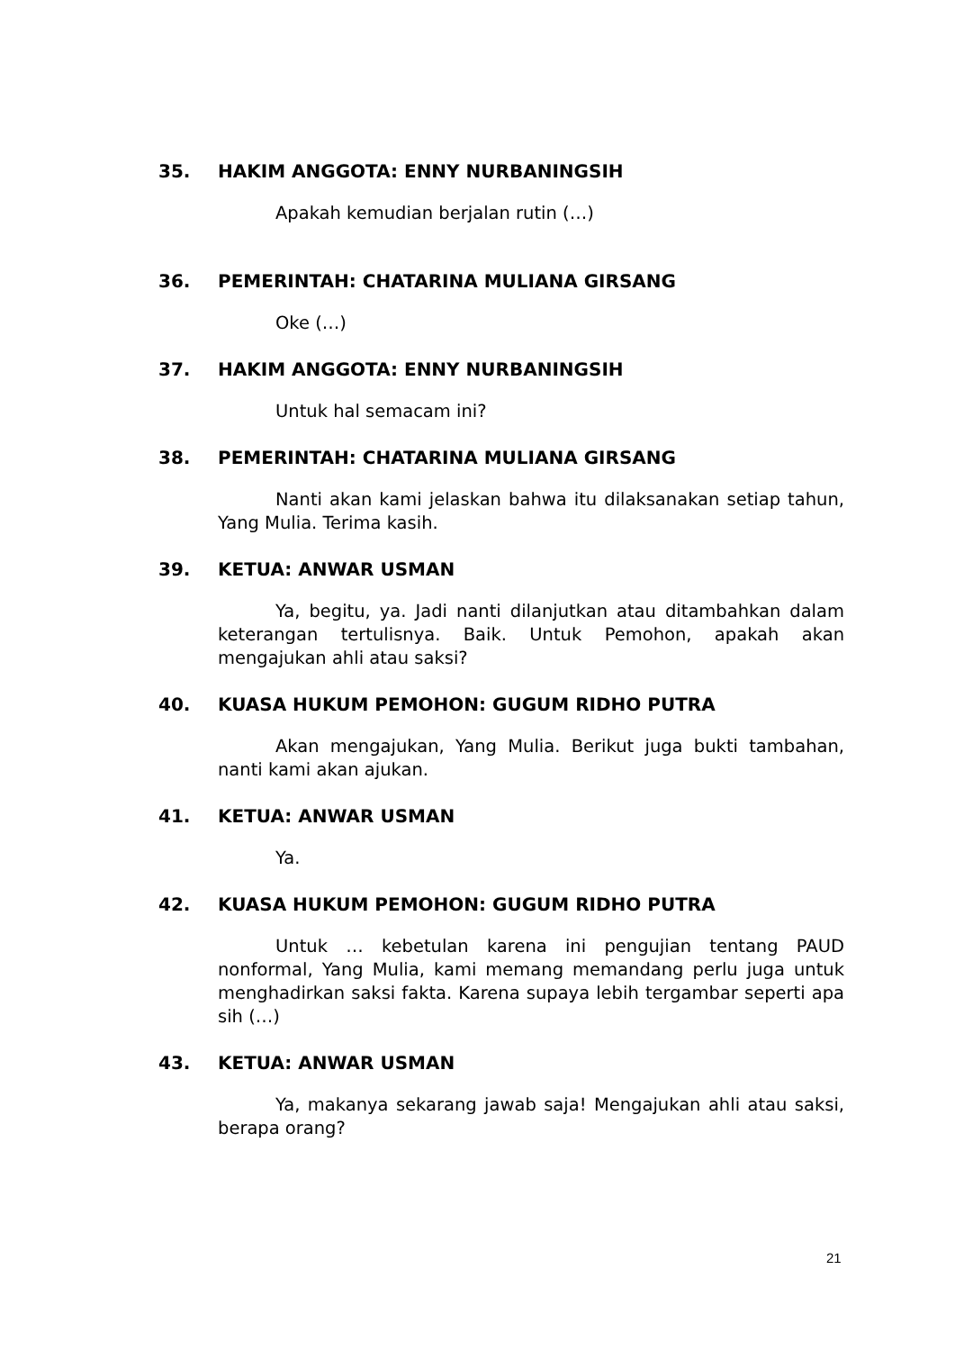35. HAKIM ANGGOTA: ENNY NURBANINGSIH
Apakah kemudian berjalan rutin (…)
36. PEMERINTAH: CHATARINA MULIANA GIRSANG
Oke (…)
37. HAKIM ANGGOTA: ENNY NURBANINGSIH
Untuk hal semacam ini?
38. PEMERINTAH: CHATARINA MULIANA GIRSANG
Nanti akan kami jelaskan bahwa itu dilaksanakan setiap tahun, Yang Mulia. Terima kasih.
39. KETUA: ANWAR USMAN
Ya, begitu, ya. Jadi nanti dilanjutkan atau ditambahkan dalam keterangan tertulisnya. Baik. Untuk Pemohon, apakah akan mengajukan ahli atau saksi?
40. KUASA HUKUM PEMOHON: GUGUM RIDHO PUTRA
Akan mengajukan, Yang Mulia. Berikut juga bukti tambahan, nanti kami akan ajukan.
41. KETUA: ANWAR USMAN
Ya.
42. KUASA HUKUM PEMOHON: GUGUM RIDHO PUTRA
Untuk … kebetulan karena ini pengujian tentang PAUD nonformal, Yang Mulia, kami memang memandang perlu juga untuk menghadirkan saksi fakta. Karena supaya lebih tergambar seperti apa sih (…)
43. KETUA: ANWAR USMAN
Ya, makanya sekarang jawab saja! Mengajukan ahli atau saksi, berapa orang?
21